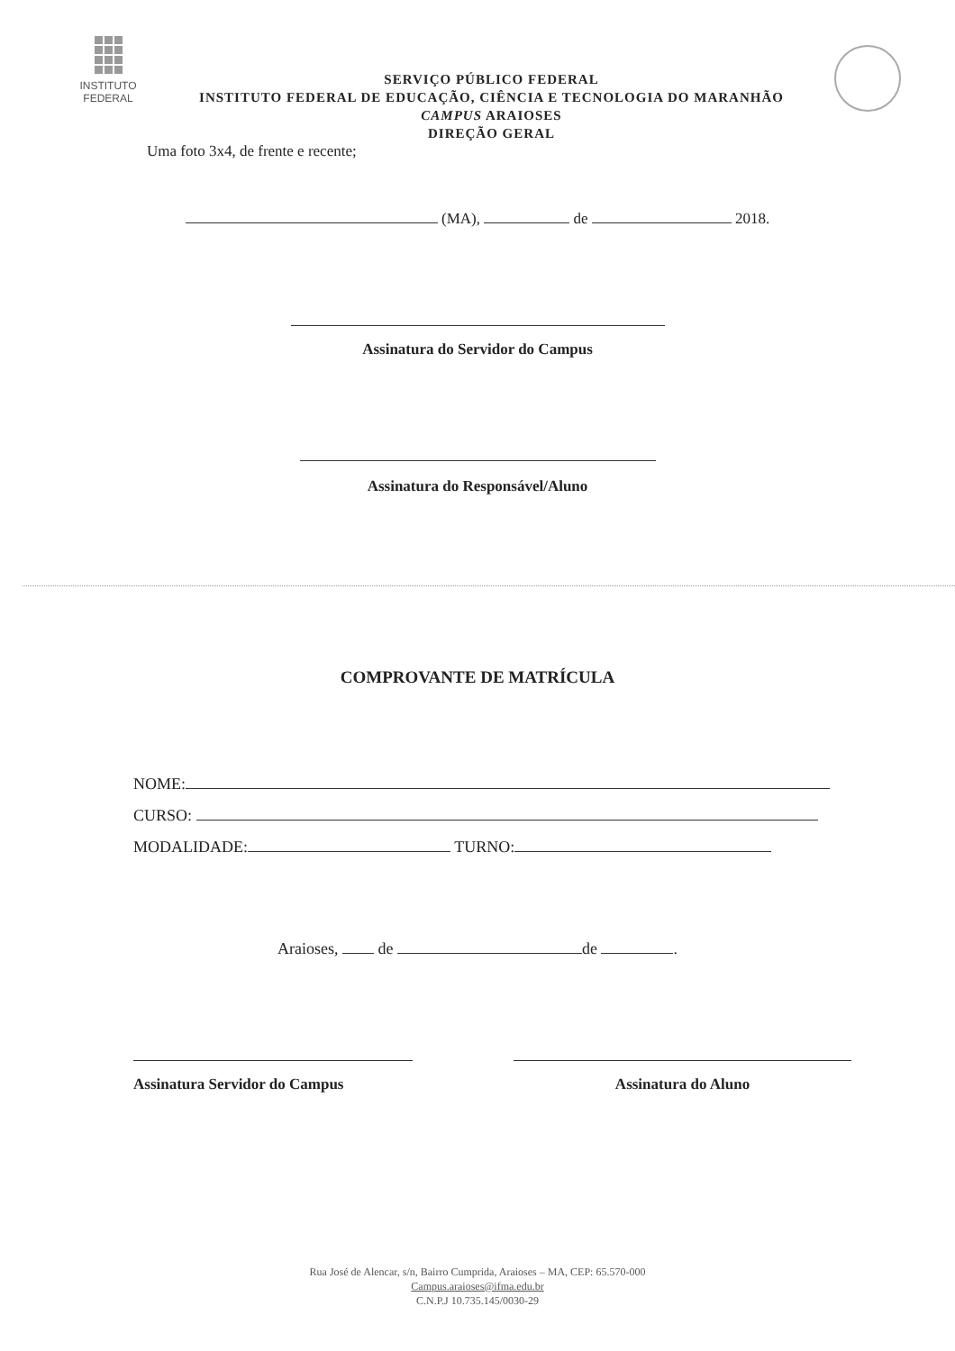INSTITUTO
FEDERAL
SERVIÇO PÚBLICO FEDERAL
INSTITUTO FEDERAL DE EDUCAÇÃO, CIÊNCIA E TECNOLOGIA DO MARANHÃO
CAMPUS ARAIOSES
DIREÇÃO GERAL
Uma foto 3x4, de frente e recente;
(MA), de 2018.
Assinatura do Servidor do Campus
Assinatura do Responsável/Aluno
COMPROVANTE DE MATRÍCULA
NOME:
CURSO:
MODALIDADE: TURNO:
Araioses, de de .
Assinatura Servidor do Campus Assinatura do Aluno
Rua José de Alencar, s/n, Bairro Cumprida, Araioses – MA, CEP: 65.570-000
Campus.araioses@ifma.edu.br
C.N.P.J 10.735.145/0030-29